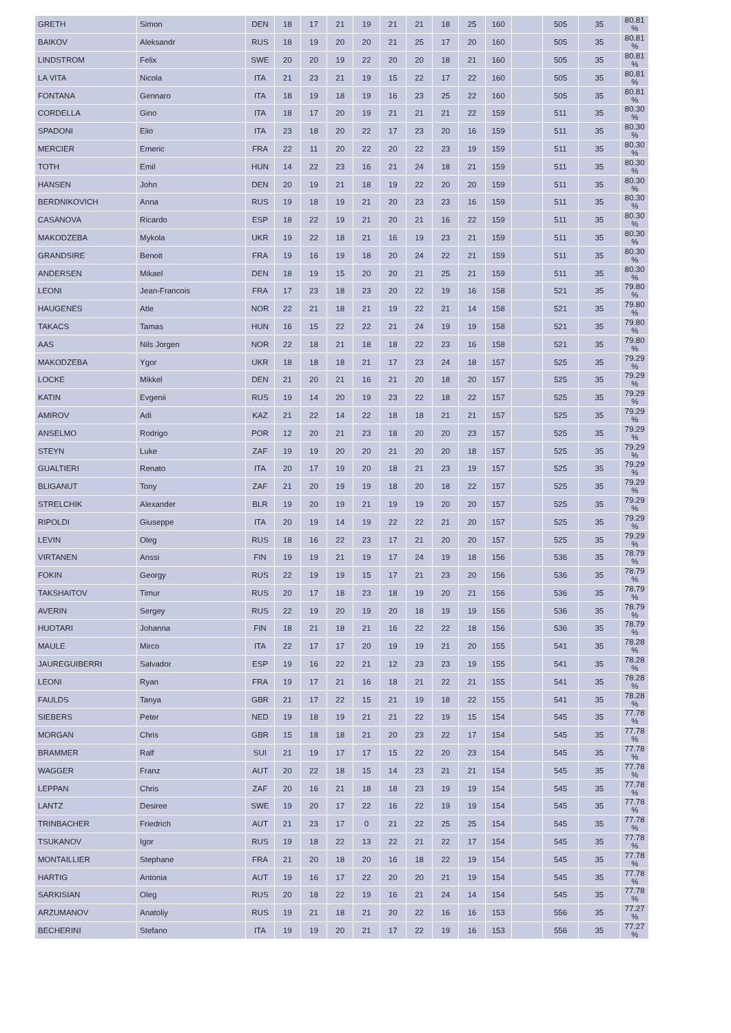| GRETH | Simon | DEN | 18 | 17 | 21 | 19 | 21 | 21 | 18 | 25 | 160 | | 505 | 35 | 80.81 % |
| BAIKOV | Aleksandr | RUS | 18 | 19 | 20 | 20 | 21 | 25 | 17 | 20 | 160 | | 505 | 35 | 80.81 % |
| LINDSTROM | Felix | SWE | 20 | 20 | 19 | 22 | 20 | 20 | 18 | 21 | 160 | | 505 | 35 | 80.81 % |
| LA VITA | Nicola | ITA | 21 | 23 | 21 | 19 | 15 | 22 | 17 | 22 | 160 | | 505 | 35 | 80.81 % |
| FONTANA | Gennaro | ITA | 18 | 19 | 18 | 19 | 16 | 23 | 25 | 22 | 160 | | 505 | 35 | 80.81 % |
| CORDELLA | Gino | ITA | 18 | 17 | 20 | 19 | 21 | 21 | 21 | 22 | 159 | | 511 | 35 | 80.30 % |
| SPADONI | Elio | ITA | 23 | 18 | 20 | 22 | 17 | 23 | 20 | 16 | 159 | | 511 | 35 | 80.30 % |
| MERCIER | Emeric | FRA | 22 | 11 | 20 | 22 | 20 | 22 | 23 | 19 | 159 | | 511 | 35 | 80.30 % |
| TOTH | Emil | HUN | 14 | 22 | 23 | 16 | 21 | 24 | 18 | 21 | 159 | | 511 | 35 | 80.30 % |
| HANSEN | John | DEN | 20 | 19 | 21 | 18 | 19 | 22 | 20 | 20 | 159 | | 511 | 35 | 80.30 % |
| BERDNIKOVICH | Anna | RUS | 19 | 18 | 19 | 21 | 20 | 23 | 23 | 16 | 159 | | 511 | 35 | 80.30 % |
| CASANOVA | Ricardo | ESP | 18 | 22 | 19 | 21 | 20 | 21 | 16 | 22 | 159 | | 511 | 35 | 80.30 % |
| MAKODZEBA | Mykola | UKR | 19 | 22 | 18 | 21 | 16 | 19 | 23 | 21 | 159 | | 511 | 35 | 80.30 % |
| GRANDSIRE | Benoit | FRA | 19 | 16 | 19 | 18 | 20 | 24 | 22 | 21 | 159 | | 511 | 35 | 80.30 % |
| ANDERSEN | Mikael | DEN | 18 | 19 | 15 | 20 | 20 | 21 | 25 | 21 | 159 | | 511 | 35 | 80.30 % |
| LEONI | Jean-Francois | FRA | 17 | 23 | 18 | 23 | 20 | 22 | 19 | 16 | 158 | | 521 | 35 | 79.80 % |
| HAUGENES | Atle | NOR | 22 | 21 | 18 | 21 | 19 | 22 | 21 | 14 | 158 | | 521 | 35 | 79.80 % |
| TAKACS | Tamas | HUN | 16 | 15 | 22 | 22 | 21 | 24 | 19 | 19 | 158 | | 521 | 35 | 79.80 % |
| AAS | Nils Jorgen | NOR | 22 | 18 | 21 | 18 | 18 | 22 | 23 | 16 | 158 | | 521 | 35 | 79.80 % |
| MAKODZEBA | Ygor | UKR | 18 | 18 | 18 | 21 | 17 | 23 | 24 | 18 | 157 | | 525 | 35 | 79.29 % |
| LOCKE | Mikkel | DEN | 21 | 20 | 21 | 16 | 21 | 20 | 18 | 20 | 157 | | 525 | 35 | 79.29 % |
| KATIN | Evgenii | RUS | 19 | 14 | 20 | 19 | 23 | 22 | 18 | 22 | 157 | | 525 | 35 | 79.29 % |
| AMIROV | Adi | KAZ | 21 | 22 | 14 | 22 | 18 | 18 | 21 | 21 | 157 | | 525 | 35 | 79.29 % |
| ANSELMO | Rodrigo | POR | 12 | 20 | 21 | 23 | 18 | 20 | 20 | 23 | 157 | | 525 | 35 | 79.29 % |
| STEYN | Luke | ZAF | 19 | 19 | 20 | 20 | 21 | 20 | 20 | 18 | 157 | | 525 | 35 | 79.29 % |
| GUALTIERI | Renato | ITA | 20 | 17 | 19 | 20 | 18 | 21 | 23 | 19 | 157 | | 525 | 35 | 79.29 % |
| BLIGANUT | Tony | ZAF | 21 | 20 | 19 | 19 | 18 | 20 | 18 | 22 | 157 | | 525 | 35 | 79.29 % |
| STRELCHIK | Alexander | BLR | 19 | 20 | 19 | 21 | 19 | 19 | 20 | 20 | 157 | | 525 | 35 | 79.29 % |
| RIPOLDI | Giuseppe | ITA | 20 | 19 | 14 | 19 | 22 | 22 | 21 | 20 | 157 | | 525 | 35 | 79.29 % |
| LEVIN | Oleg | RUS | 18 | 16 | 22 | 23 | 17 | 21 | 20 | 20 | 157 | | 525 | 35 | 79.29 % |
| VIRTANEN | Anssi | FIN | 19 | 19 | 21 | 19 | 17 | 24 | 19 | 18 | 156 | | 536 | 35 | 78.79 % |
| FOKIN | Georgy | RUS | 22 | 19 | 19 | 15 | 17 | 21 | 23 | 20 | 156 | | 536 | 35 | 78.79 % |
| TAKSHAITOV | Timur | RUS | 20 | 17 | 18 | 23 | 18 | 19 | 20 | 21 | 156 | | 536 | 35 | 78.79 % |
| AVERIN | Sergey | RUS | 22 | 19 | 20 | 19 | 20 | 18 | 19 | 19 | 156 | | 536 | 35 | 78.79 % |
| HUOTARI | Johanna | FIN | 18 | 21 | 18 | 21 | 16 | 22 | 22 | 18 | 156 | | 536 | 35 | 78.79 % |
| MAULE | Mirco | ITA | 22 | 17 | 17 | 20 | 19 | 19 | 21 | 20 | 155 | | 541 | 35 | 78.28 % |
| JAUREGUIBERRI | Salvador | ESP | 19 | 16 | 22 | 21 | 12 | 23 | 23 | 19 | 155 | | 541 | 35 | 78.28 % |
| LEONI | Ryan | FRA | 19 | 17 | 21 | 16 | 18 | 21 | 22 | 21 | 155 | | 541 | 35 | 78.28 % |
| FAULDS | Tanya | GBR | 21 | 17 | 22 | 15 | 21 | 19 | 18 | 22 | 155 | | 541 | 35 | 78.28 % |
| SIEBERS | Peter | NED | 19 | 18 | 19 | 21 | 21 | 22 | 19 | 15 | 154 | | 545 | 35 | 77.78 % |
| MORGAN | Chris | GBR | 15 | 18 | 18 | 21 | 20 | 23 | 22 | 17 | 154 | | 545 | 35 | 77.78 % |
| BRAMMER | Ralf | SUI | 21 | 19 | 17 | 17 | 15 | 22 | 20 | 23 | 154 | | 545 | 35 | 77.78 % |
| WAGGER | Franz | AUT | 20 | 22 | 18 | 15 | 14 | 23 | 21 | 21 | 154 | | 545 | 35 | 77.78 % |
| LEPPAN | Chris | ZAF | 20 | 16 | 21 | 18 | 18 | 23 | 19 | 19 | 154 | | 545 | 35 | 77.78 % |
| LANTZ | Desiree | SWE | 19 | 20 | 17 | 22 | 16 | 22 | 19 | 19 | 154 | | 545 | 35 | 77.78 % |
| TRINBACHER | Friedrich | AUT | 21 | 23 | 17 | 0 | 21 | 22 | 25 | 25 | 154 | | 545 | 35 | 77.78 % |
| TSUKANOV | Igor | RUS | 19 | 18 | 22 | 13 | 22 | 21 | 22 | 17 | 154 | | 545 | 35 | 77.78 % |
| MONTAILLIER | Stephane | FRA | 21 | 20 | 18 | 20 | 16 | 18 | 22 | 19 | 154 | | 545 | 35 | 77.78 % |
| HARTIG | Antonia | AUT | 19 | 16 | 17 | 22 | 20 | 20 | 21 | 19 | 154 | | 545 | 35 | 77.78 % |
| SARKISIAN | Oleg | RUS | 20 | 18 | 22 | 19 | 16 | 21 | 24 | 14 | 154 | | 545 | 35 | 77.78 % |
| ARZUMANOV | Anatoliy | RUS | 19 | 21 | 18 | 21 | 20 | 22 | 16 | 16 | 153 | | 556 | 35 | 77.27 % |
| BECHERINI | Stefano | ITA | 19 | 19 | 20 | 21 | 17 | 22 | 19 | 16 | 153 | | 556 | 35 | 77.27 % |